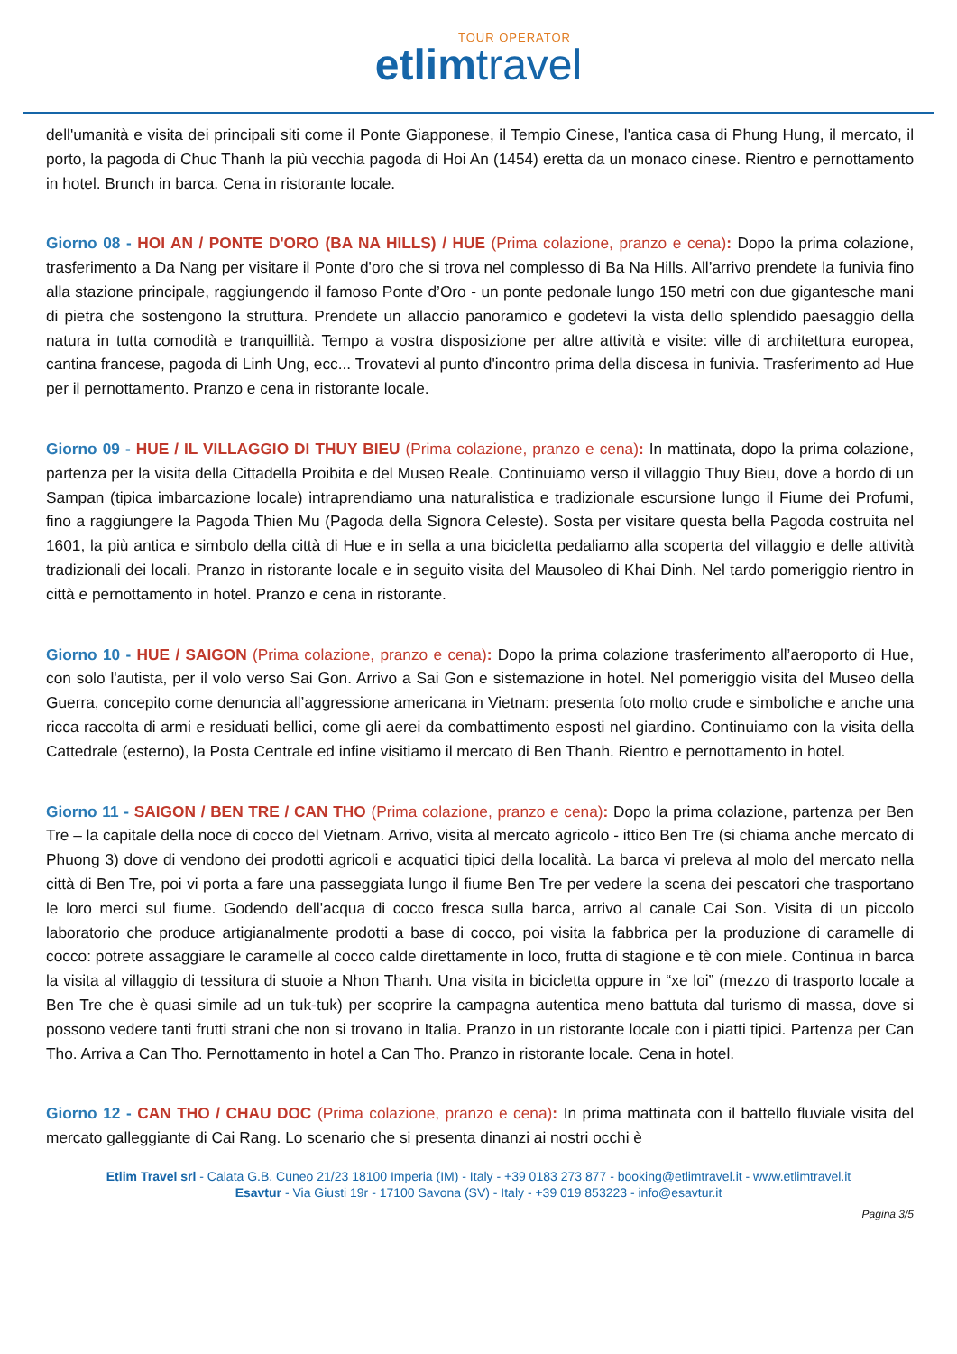TOUR OPERATOR
etlimtravel
dell'umanità e visita dei principali siti come il Ponte Giapponese, il Tempio Cinese, l'antica casa di Phung Hung, il mercato, il porto, la pagoda di Chuc Thanh la più vecchia pagoda di Hoi An (1454) eretta da un monaco cinese. Rientro e pernottamento in hotel. Brunch in barca. Cena in ristorante locale.
Giorno 08 - HOI AN / PONTE D'ORO (BA NA HILLS) / HUE (Prima colazione, pranzo e cena): Dopo la prima colazione, trasferimento a Da Nang per visitare il Ponte d'oro che si trova nel complesso di Ba Na Hills. All’arrivo prendete la funivia fino alla stazione principale, raggiungendo il famoso Ponte d’Oro - un ponte pedonale lungo 150 metri con due gigantesche mani di pietra che sostengono la struttura. Prendete un allaccio panoramico e godetevi la vista dello splendido paesaggio della natura in tutta comodità e tranquillità. Tempo a vostra disposizione per altre attività e visite: ville di architettura europea, cantina francese, pagoda di Linh Ung, ecc... Trovatevi al punto d'incontro prima della discesa in funivia. Trasferimento ad Hue per il pernottamento. Pranzo e cena in ristorante locale.
Giorno 09 - HUE / IL VILLAGGIO DI THUY BIEU (Prima colazione, pranzo e cena): In mattinata, dopo la prima colazione, partenza per la visita della Cittadella Proibita e del Museo Reale. Continuiamo verso il villaggio Thuy Bieu, dove a bordo di un Sampan (tipica imbarcazione locale) intraprendiamo una naturalistica e tradizionale escursione lungo il Fiume dei Profumi, fino a raggiungere la Pagoda Thien Mu (Pagoda della Signora Celeste). Sosta per visitare questa bella Pagoda costruita nel 1601, la più antica e simbolo della città di Hue e in sella a una bicicletta pedaliamo alla scoperta del villaggio e delle attività tradizionali dei locali. Pranzo in ristorante locale e in seguito visita del Mausoleo di Khai Dinh. Nel tardo pomeriggio rientro in città e pernottamento in hotel. Pranzo e cena in ristorante.
Giorno 10 - HUE / SAIGON (Prima colazione, pranzo e cena): Dopo la prima colazione trasferimento all’aeroporto di Hue, con solo l'autista, per il volo verso Sai Gon. Arrivo a Sai Gon e sistemazione in hotel. Nel pomeriggio visita del Museo della Guerra, concepito come denuncia all’aggressione americana in Vietnam: presenta foto molto crude e simboliche e anche una ricca raccolta di armi e residuati bellici, come gli aerei da combattimento esposti nel giardino. Continuiamo con la visita della Cattedrale (esterno), la Posta Centrale ed infine visitiamo il mercato di Ben Thanh. Rientro e pernottamento in hotel.
Giorno 11 - SAIGON / BEN TRE / CAN THO (Prima colazione, pranzo e cena): Dopo la prima colazione, partenza per Ben Tre – la capitale della noce di cocco del Vietnam. Arrivo, visita al mercato agricolo - ittico Ben Tre (si chiama anche mercato di Phuong 3) dove di vendono dei prodotti agricoli e acquatici tipici della località. La barca vi preleva al molo del mercato nella città di Ben Tre, poi vi porta a fare una passeggiata lungo il fiume Ben Tre per vedere la scena dei pescatori che trasportano le loro merci sul fiume. Godendo dell'acqua di cocco fresca sulla barca, arrivo al canale Cai Son. Visita di un piccolo laboratorio che produce artigianalmente prodotti a base di cocco, poi visita la fabbrica per la produzione di caramelle di cocco: potrete assaggiare le caramelle al cocco calde direttamente in loco, frutta di stagione e tè con miele. Continua in barca la visita al villaggio di tessitura di stuoie a Nhon Thanh. Una visita in bicicletta oppure in “xe loi” (mezzo di trasporto locale a Ben Tre che è quasi simile ad un tuk-tuk) per scoprire la campagna autentica meno battuta dal turismo di massa, dove si possono vedere tanti frutti strani che non si trovano in Italia. Pranzo in un ristorante locale con i piatti tipici. Partenza per Can Tho. Arriva a Can Tho. Pernottamento in hotel a Can Tho. Pranzo in ristorante locale. Cena in hotel.
Giorno 12 - CAN THO / CHAU DOC (Prima colazione, pranzo e cena): In prima mattinata con il battello fluviale visita del mercato galleggiante di Cai Rang. Lo scenario che si presenta dinanzi ai nostri occhi è
Etlim Travel srl - Calata G.B. Cuneo 21/23 18100 Imperia (IM) - Italy - +39 0183 273 877 - booking@etlimtravel.it - www.etlimtravel.it
Esavtur - Via Giusti 19r - 17100 Savona (SV) - Italy - +39 019 853223 - info@esavtur.it
Pagina 3/5